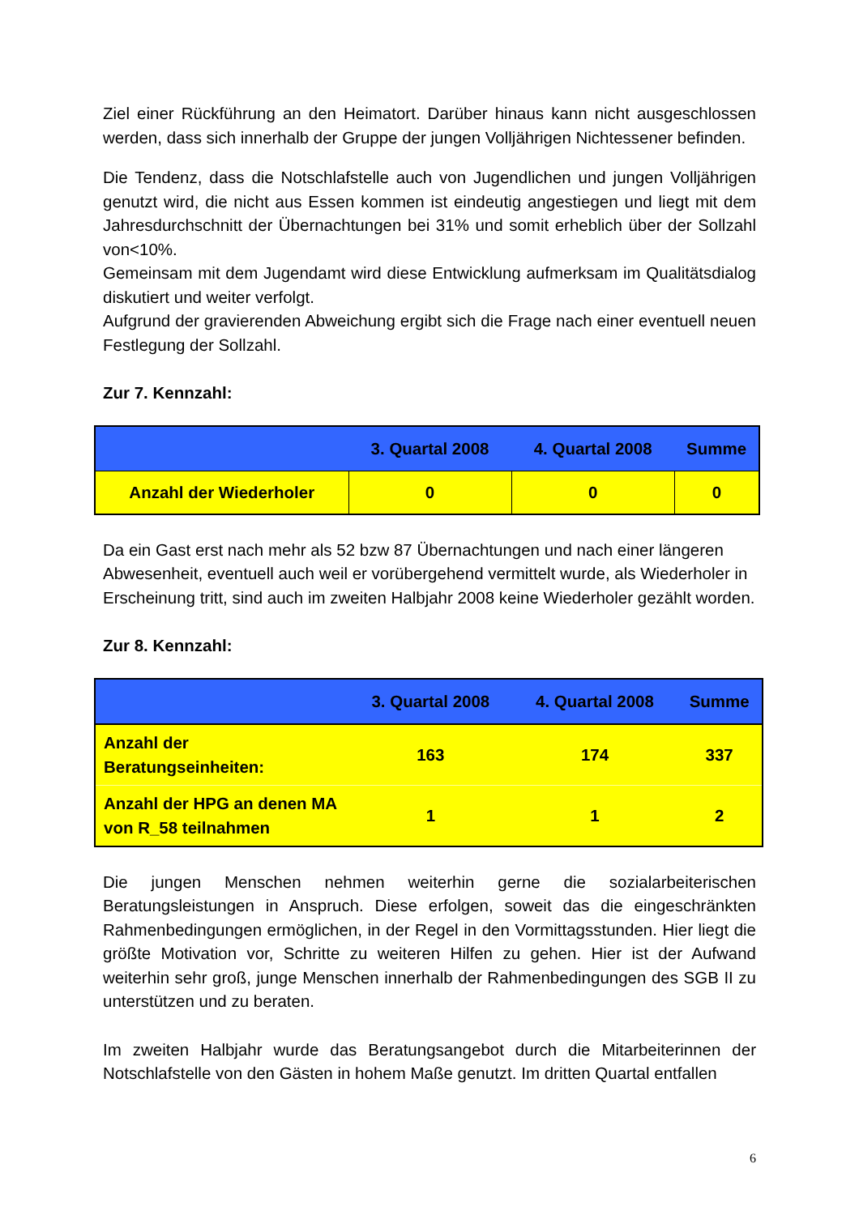Ziel einer Rückführung an den Heimatort. Darüber hinaus kann nicht ausgeschlossen werden, dass sich innerhalb der Gruppe der jungen Volljährigen Nichtessener befinden.
Die Tendenz, dass die Notschlafstelle auch von Jugendlichen und jungen Volljährigen genutzt wird, die nicht aus Essen kommen ist eindeutig angestiegen und liegt mit dem Jahresdurchschnitt der Übernachtungen bei 31% und somit erheblich über der Sollzahl von<10%.
Gemeinsam mit dem Jugendamt wird diese Entwicklung aufmerksam im Qualitätsdialog diskutiert und weiter verfolgt.
Aufgrund der gravierenden Abweichung ergibt sich die Frage nach einer eventuell neuen Festlegung der Sollzahl.
Zur 7. Kennzahl:
| | 3. Quartal 2008 | 4. Quartal 2008 | Summe |
| --- | --- | --- | --- |
| Anzahl der Wiederholer | 0 | 0 | 0 |
Da ein Gast erst nach mehr als 52 bzw 87 Übernachtungen und nach einer längeren Abwesenheit, eventuell auch weil er vorübergehend vermittelt wurde, als Wiederholer in Erscheinung tritt, sind auch im zweiten Halbjahr 2008 keine Wiederholer gezählt worden.
Zur 8. Kennzahl:
| | 3. Quartal 2008 | 4. Quartal 2008 | Summe |
| --- | --- | --- | --- |
| Anzahl der Beratungseinheiten: | 163 | 174 | 337 |
| Anzahl der HPG an denen MA von R_58 teilnahmen | 1 | 1 | 2 |
Die jungen Menschen nehmen weiterhin gerne die sozialarbeiterischen Beratungsleistungen in Anspruch. Diese erfolgen, soweit das die eingeschränkten Rahmenbedingungen ermöglichen, in der Regel in den Vormittagsstunden. Hier liegt die größte Motivation vor, Schritte zu weiteren Hilfen zu gehen. Hier ist der Aufwand weiterhin sehr groß, junge Menschen innerhalb der Rahmenbedingungen des SGB II zu unterstützen und zu beraten.
Im zweiten Halbjahr wurde das Beratungsangebot durch die Mitarbeiterinnen der Notschlafstelle von den Gästen in hohem Maße genutzt. Im dritten Quartal entfallen
6